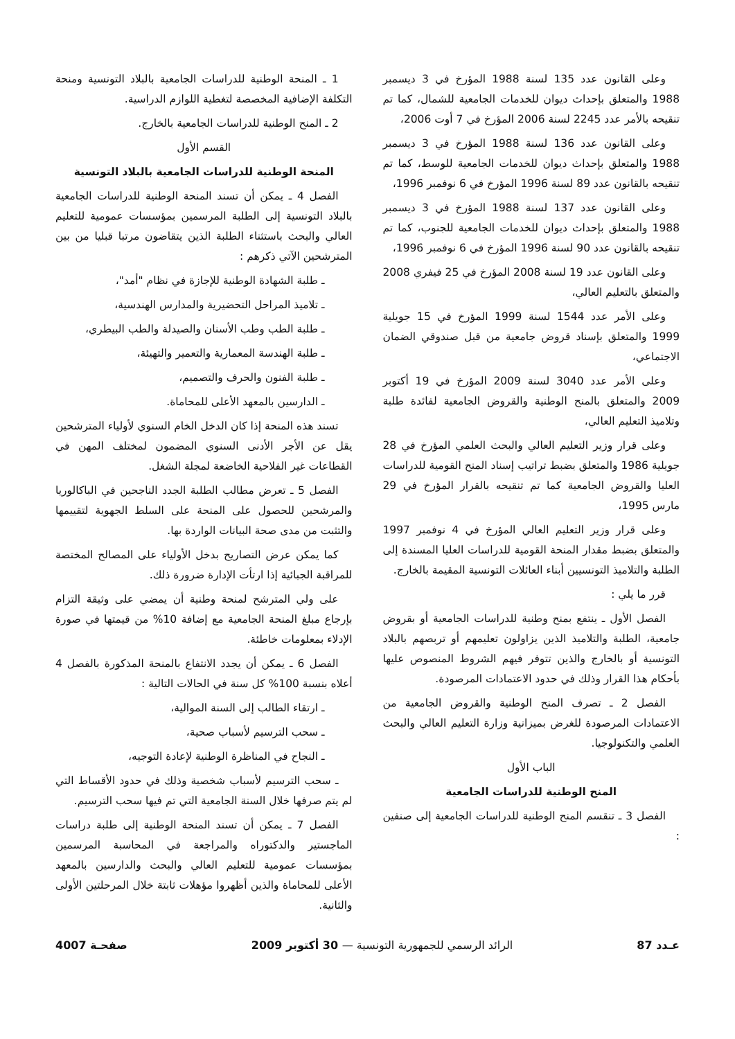وعلى القانون عدد 135 لسنة 1988 المؤرخ في 3 ديسمبر 1988 والمتعلق بإحداث ديوان للخدمات الجامعية للشمال، كما تم تنقيحه بالأمر عدد 2245 لسنة 2006 المؤرخ في 7 أوت 2006،
وعلى القانون عدد 136 لسنة 1988 المؤرخ في 3 ديسمبر 1988 والمتعلق بإحداث ديوان للخدمات الجامعية للوسط، كما تم تنقيحه بالقانون عدد 89 لسنة 1996 المؤرخ في 6 نوفمبر 1996،
وعلى القانون عدد 137 لسنة 1988 المؤرخ في 3 ديسمبر 1988 والمتعلق بإحداث ديوان للخدمات الجامعية للجنوب، كما تم تنقيحه بالقانون عدد 90 لسنة 1996 المؤرخ في 6 نوفمبر 1996،
وعلى القانون عدد 19 لسنة 2008 المؤرخ في 25 فيفري 2008 والمتعلق بالتعليم العالي،
وعلى الأمر عدد 1544 لسنة 1999 المؤرخ في 15 جويلية 1999 والمتعلق بإسناد قروض جامعية من قبل صندوقي الضمان الاجتماعي،
وعلى الأمر عدد 3040 لسنة 2009 المؤرخ في 19 أكتوبر 2009 والمتعلق بالمنح الوطنية والقروض الجامعية لفائدة طلبة وتلاميذ التعليم العالي،
وعلى قرار وزير التعليم العالي والبحث العلمي المؤرخ في 28 جويلية 1986 والمتعلق بضبط تراتيب إسناد المنح القومية للدراسات العليا والقروض الجامعية كما تم تنقيحه بالقرار المؤرخ في 29 مارس 1995،
وعلى قرار وزير التعليم العالي المؤرخ في 4 نوفمبر 1997 والمتعلق بضبط مقدار المنحة القومية للدراسات العليا المسندة إلى الطلبة والتلاميذ التونسيين أبناء العائلات التونسية المقيمة بالخارج.
قرر ما يلي :
الفصل الأول ـ ينتفع بمنح وطنية للدراسات الجامعية أو بقروض جامعية، الطلبة والتلاميذ الذين يزاولون تعليمهم أو تربصهم بالبلاد التونسية أو بالخارج والذين تتوفر فيهم الشروط المنصوص عليها بأحكام هذا القرار وذلك في حدود الاعتمادات المرصودة.
الفصل 2 ـ تصرف المنح الوطنية والقروض الجامعية من الاعتمادات المرصودة للغرض بميزانية وزارة التعليم العالي والبحث العلمي والتكنولوجيا.
الباب الأول
المنح الوطنية للدراسات الجامعية
الفصل 3 ـ تنقسم المنح الوطنية للدراسات الجامعية إلى صنفين :
1 ـ المنحة الوطنية للدراسات الجامعية بالبلاد التونسية ومنحة التكلفة الإضافية المخصصة لتغطية اللوازم الدراسية.
2 ـ المنح الوطنية للدراسات الجامعية بالخارج.
القسم الأول
المنحة الوطنية للدراسات الجامعية بالبلاد التونسية
الفصل 4 ـ يمكن أن تسند المنحة الوطنية للدراسات الجامعية بالبلاد التونسية إلى الطلبة المرسمين بمؤسسات عمومية للتعليم العالي والبحث باستثناء الطلبة الذين يتقاضون مرتبا قبليا من بين المترشحين الآتي ذكرهم :
ـ طلبة الشهادة الوطنية للإجازة في نظام "أمد"،
ـ تلاميذ المراحل التحضيرية والمدارس الهندسية،
ـ طلبة الطب وطب الأسنان والصيدلة والطب البيطري،
ـ طلبة الهندسة المعمارية والتعمير والتهيئة،
ـ طلبة الفنون والحرف والتصميم،
ـ الدارسين بالمعهد الأعلى للمحاماة.
تسند هذه المنحة إذا كان الدخل الخام السنوي لأولياء المترشحين يقل عن الأجر الأدنى السنوي المضمون لمختلف المهن في القطاعات غير الفلاحية الخاضعة لمجلة الشغل.
الفصل 5 ـ تعرض مطالب الطلبة الجدد الناجحين في الباكالوريا والمرشحين للحصول على المنحة على السلط الجهوية لتقييمها والتثبت من مدى صحة البيانات الواردة بها.
كما يمكن عرض التصاريح بدخل الأولياء على المصالح المختصة للمراقبة الجبائية إذا ارتأت الإدارة ضرورة ذلك.
على ولي المترشح لمنحة وطنية أن يمضي على وثيقة التزام بإرجاع مبلغ المنحة الجامعية مع إضافة 10% من قيمتها في صورة الإدلاء بمعلومات خاطئة.
الفصل 6 ـ يمكن أن يجدد الانتفاع بالمنحة المذكورة بالفصل 4 أعلاه بنسبة 100% كل سنة في الحالات التالية :
ـ ارتقاء الطالب إلى السنة الموالية،
ـ سحب الترسيم لأسباب صحية،
ـ النجاح في المناظرة الوطنية لإعادة التوجيه،
ـ سحب الترسيم لأسباب شخصية وذلك في حدود الأقساط التي لم يتم صرفها خلال السنة الجامعية التي تم فيها سحب الترسيم.
الفصل 7 ـ يمكن أن تسند المنحة الوطنية إلى طلبة دراسات الماجستير والدكتوراه والمراجعة في المحاسبة المرسمين بمؤسسات عمومية للتعليم العالي والبحث والدارسين بالمعهد الأعلى للمحاماة والذين أظهروا مؤهلات ثابتة خلال المرحلتين الأولى والثانية.
عـدد 87 الرائد الرسمي للجمهورية التونسية — 30 أكتوبر 2009 صفحـة 4007